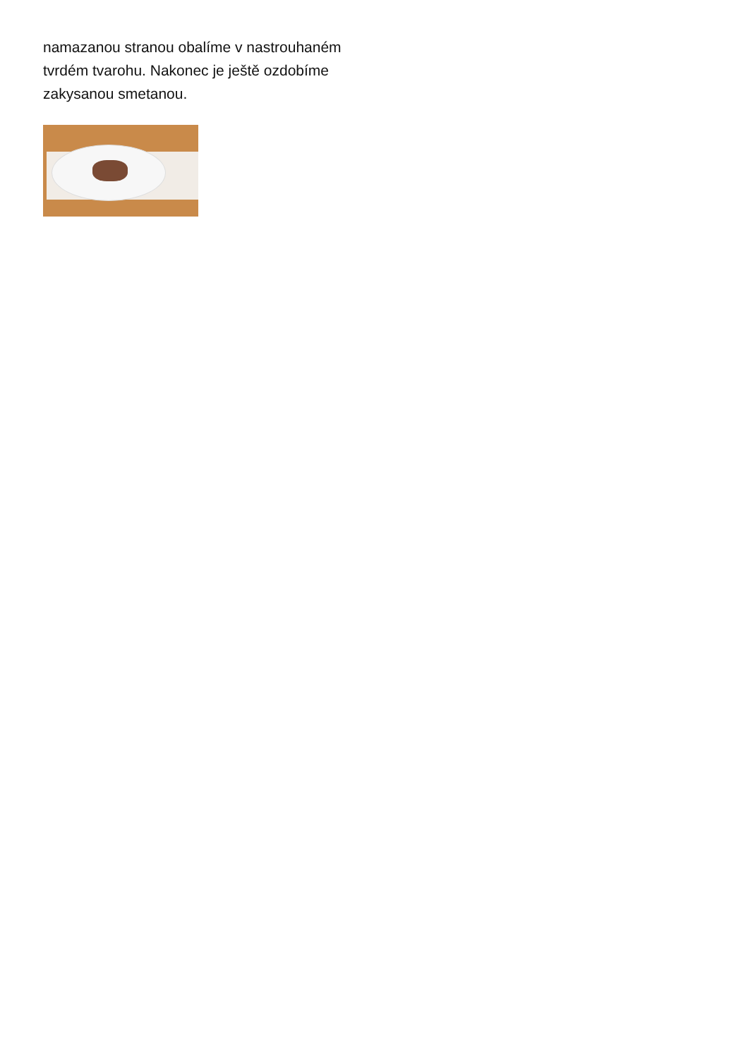namazanou stranou obalíme v nastrouhaném tvrdém tvarohu. Nakonec je ještě ozdobíme zakysanou smetanou.